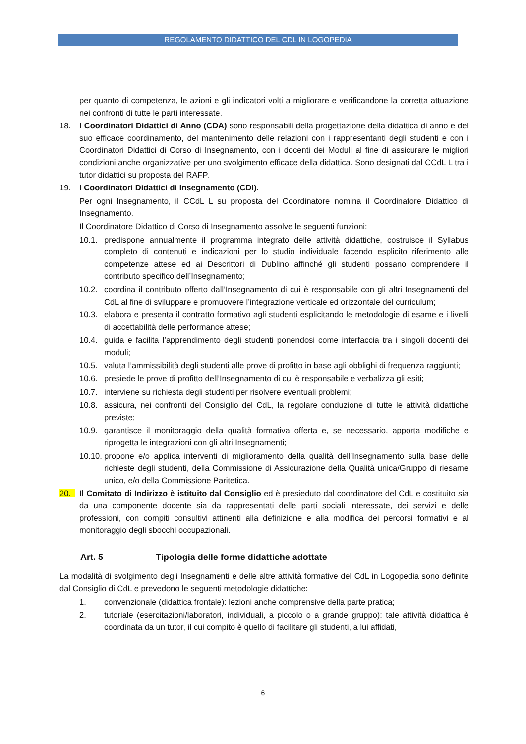REGOLAMENTO DIDATTICO DEL CDL IN LOGOPEDIA
per quanto di competenza, le azioni e gli indicatori volti a migliorare e verificandone la corretta attuazione nei confronti di tutte le parti interessate.
18. I Coordinatori Didattici di Anno (CDA) sono responsabili della progettazione della didattica di anno e del suo efficace coordinamento, del mantenimento delle relazioni con i rappresentanti degli studenti e con i Coordinatori Didattici di Corso di Insegnamento, con i docenti dei Moduli al fine di assicurare le migliori condizioni anche organizzative per uno svolgimento efficace della didattica. Sono designati dal CCdL L tra i tutor didattici su proposta del RAFP.
19. I Coordinatori Didattici di Insegnamento (CDI).
Per ogni Insegnamento, il CCdL L su proposta del Coordinatore nomina il Coordinatore Didattico di Insegnamento.
Il Coordinatore Didattico di Corso di Insegnamento assolve le seguenti funzioni:
10.1. predispone annualmente il programma integrato delle attività didattiche, costruisce il Syllabus completo di contenuti e indicazioni per lo studio individuale facendo esplicito riferimento alle competenze attese ed ai Descrittori di Dublino affinché gli studenti possano comprendere il contributo specifico dell’Insegnamento;
10.2. coordina il contributo offerto dall’Insegnamento di cui è responsabile con gli altri Insegnamenti del CdL al fine di sviluppare e promuovere l’integrazione verticale ed orizzontale del curriculum;
10.3. elabora e presenta il contratto formativo agli studenti esplicitando le metodologie di esame e i livelli di accettabilità delle performance attese;
10.4. guida e facilita l’apprendimento degli studenti ponendosi come interfaccia tra i singoli docenti dei moduli;
10.5. valuta l’ammissibilità degli studenti alle prove di profitto in base agli obblighi di frequenza raggiunti;
10.6. presiede le prove di profitto dell’Insegnamento di cui è responsabile e verbalizza gli esiti;
10.7. interviene su richiesta degli studenti per risolvere eventuali problemi;
10.8. assicura, nei confronti del Consiglio del CdL, la regolare conduzione di tutte le attività didattiche previste;
10.9. garantisce il monitoraggio della qualità formativa offerta e, se necessario, apporta modifiche e riprogetta le integrazioni con gli altri Insegnamenti;
10.10. propone e/o applica interventi di miglioramento della qualità dell’Insegnamento sulla base delle richieste degli studenti, della Commissione di Assicurazione della Qualità unica/Gruppo di riesame unico, e/o della Commissione Paritetica.
20. Il Comitato di Indirizzo è istituito dal Consiglio ed è presieduto dal coordinatore del CdL e costituito sia da una componente docente sia da rappresentati delle parti sociali interessate, dei servizi e delle professioni, con compiti consultivi attinenti alla definizione e alla modifica dei percorsi formativi e al monitoraggio degli sbocchi occupazionali.
Art. 5 Tipologia delle forme didattiche adottate
La modalità di svolgimento degli Insegnamenti e delle altre attività formative del CdL in Logopedia sono definite dal Consiglio di CdL e prevedono le seguenti metodologie didattiche:
1. convenzionale (didattica frontale): lezioni anche comprensive della parte pratica;
2. tutoriale (esercitazioni/laboratori, individuali, a piccolo o a grande gruppo): tale attività didattica è coordinata da un tutor, il cui compito è quello di facilitare gli studenti, a lui affidati,
6